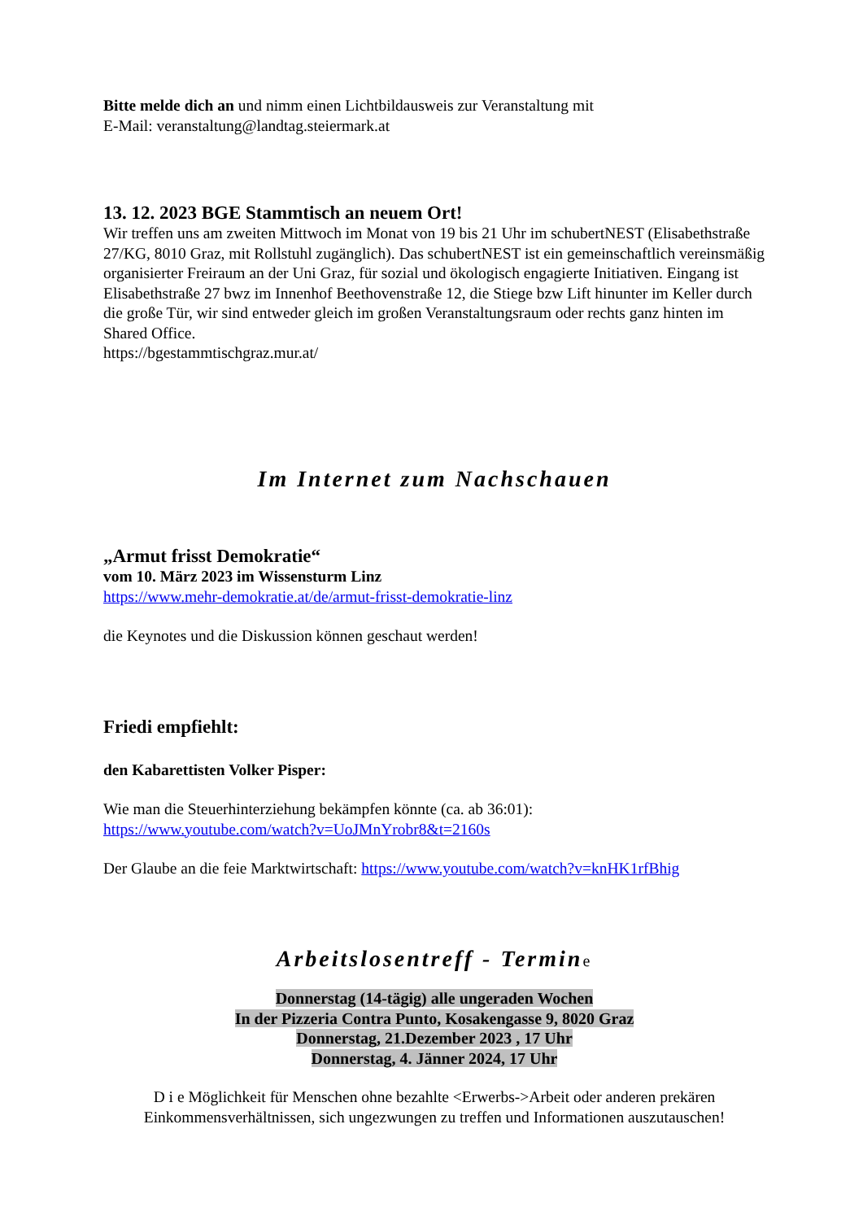Bitte melde dich an und nimm einen Lichtbildausweis zur Veranstaltung mit
E-Mail: veranstaltung@landtag.steiermark.at
13. 12. 2023 BGE Stammtisch an neuem Ort!
Wir treffen uns am zweiten Mittwoch im Monat von 19 bis 21 Uhr im schubertNEST (Elisabethstraße 27/KG, 8010 Graz, mit Rollstuhl zugänglich). Das schubertNEST ist ein gemeinschaftlich vereinsmäßig organisierter Freiraum an der Uni Graz, für sozial und ökologisch engagierte Initiativen. Eingang ist Elisabethstraße 27 bwz im Innenhof Beethovenstraße 12, die Stiege bzw Lift hinunter im Keller durch die große Tür, wir sind entweder gleich im großen Veranstaltungsraum oder rechts ganz hinten im Shared Office.
https://bgestammtischgraz.mur.at/
Im Internet zum Nachschauen
„Armut frisst Demokratie“
vom 10. März 2023 im Wissensturm Linz
https://www.mehr-demokratie.at/de/armut-frisst-demokratie-linz
die Keynotes und die Diskussion können geschaut werden!
Friedi empfiehlt:
den Kabarettisten Volker Pisper:
Wie man die Steuerhinterziehung bekämpfen könnte (ca. ab 36:01):
https://www.youtube.com/watch?v=UoJMnYrobr8&t=2160s
Der Glaube an die feie Marktwirtschaft: https://www.youtube.com/watch?v=knHK1rfBhig
Arbeitslosentreff - Termine
Donnerstag (14-tägig) alle ungeraden Wochen
In der Pizzeria Contra Punto, Kosakengasse 9, 8020 Graz
Donnerstag, 21.Dezember 2023 , 17 Uhr
Donnerstag, 4. Jänner 2024, 17 Uhr
D i e Möglichkeit für Menschen ohne bezahlte <Erwerbs->Arbeit oder anderen prekären Einkommensverhältnissen, sich ungezwungen zu treffen und Informationen auszutauschen!